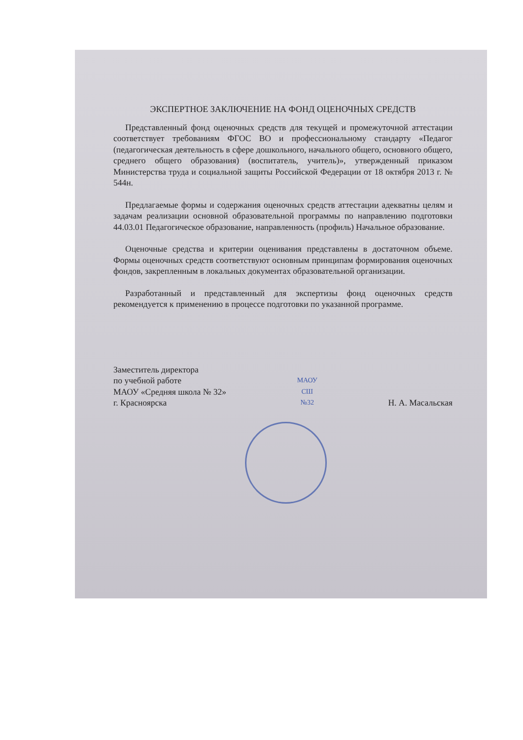ЭКСПЕРТНОЕ ЗАКЛЮЧЕНИЕ НА ФОНД ОЦЕНОЧНЫХ СРЕДСТВ
Представленный фонд оценочных средств для текущей и промежуточной аттестации соответствует требованиям ФГОС ВО и профессиональному стандарту «Педагог (педагогическая деятельность в сфере дошкольного, начального общего, основного общего, среднего общего образования) (воспитатель, учитель)», утвержденный приказом Министерства труда и социальной защиты Российской Федерации от 18 октября 2013 г. № 544н.
Предлагаемые формы и содержания оценочных средств аттестации адекватны целям и задачам реализации основной образовательной программы по направлению подготовки 44.03.01 Педагогическое образование, направленность (профиль) Начальное образование.
Оценочные средства и критерии оценивания представлены в достаточном объеме. Формы оценочных средств соответствуют основным принципам формирования оценочных фондов, закрепленным в локальных документах образовательной организации.
Разработанный и представленный для экспертизы фонд оценочных средств рекомендуется к применению в процессе подготовки по указанной программе.
Заместитель директора
по учебной работе
МАОУ «Средняя школа № 32»
г. Красноярска
МАОУ
СШ
№32
Н. А. Масальская